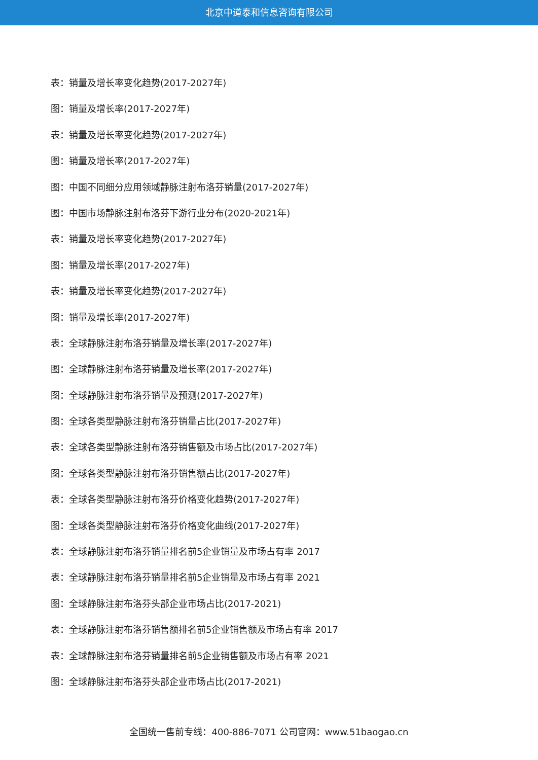北京中道泰和信息咨询有限公司
表：销量及增长率变化趋势(2017-2027年)
图：销量及增长率(2017-2027年)
表：销量及增长率变化趋势(2017-2027年)
图：销量及增长率(2017-2027年)
图：中国不同细分应用领域静脉注射布洛芬销量(2017-2027年)
图：中国市场静脉注射布洛芬下游行业分布(2020-2021年)
表：销量及增长率变化趋势(2017-2027年)
图：销量及增长率(2017-2027年)
表：销量及增长率变化趋势(2017-2027年)
图：销量及增长率(2017-2027年)
表：全球静脉注射布洛芬销量及增长率(2017-2027年)
图：全球静脉注射布洛芬销量及增长率(2017-2027年)
图：全球静脉注射布洛芬销量及预测(2017-2027年)
图：全球各类型静脉注射布洛芬销量占比(2017-2027年)
表：全球各类型静脉注射布洛芬销售额及市场占比(2017-2027年)
图：全球各类型静脉注射布洛芬销售额占比(2017-2027年)
表：全球各类型静脉注射布洛芬价格变化趋势(2017-2027年)
图：全球各类型静脉注射布洛芬价格变化曲线(2017-2027年)
表：全球静脉注射布洛芬销量排名前5企业销量及市场占有率 2017
表：全球静脉注射布洛芬销量排名前5企业销量及市场占有率 2021
图：全球静脉注射布洛芬头部企业市场占比(2017-2021)
表：全球静脉注射布洛芬销售额排名前5企业销售额及市场占有率 2017
表：全球静脉注射布洛芬销量排名前5企业销售额及市场占有率 2021
图：全球静脉注射布洛芬头部企业市场占比(2017-2021)
全国统一售前专线：400-886-7071 公司官网：www.51baogao.cn